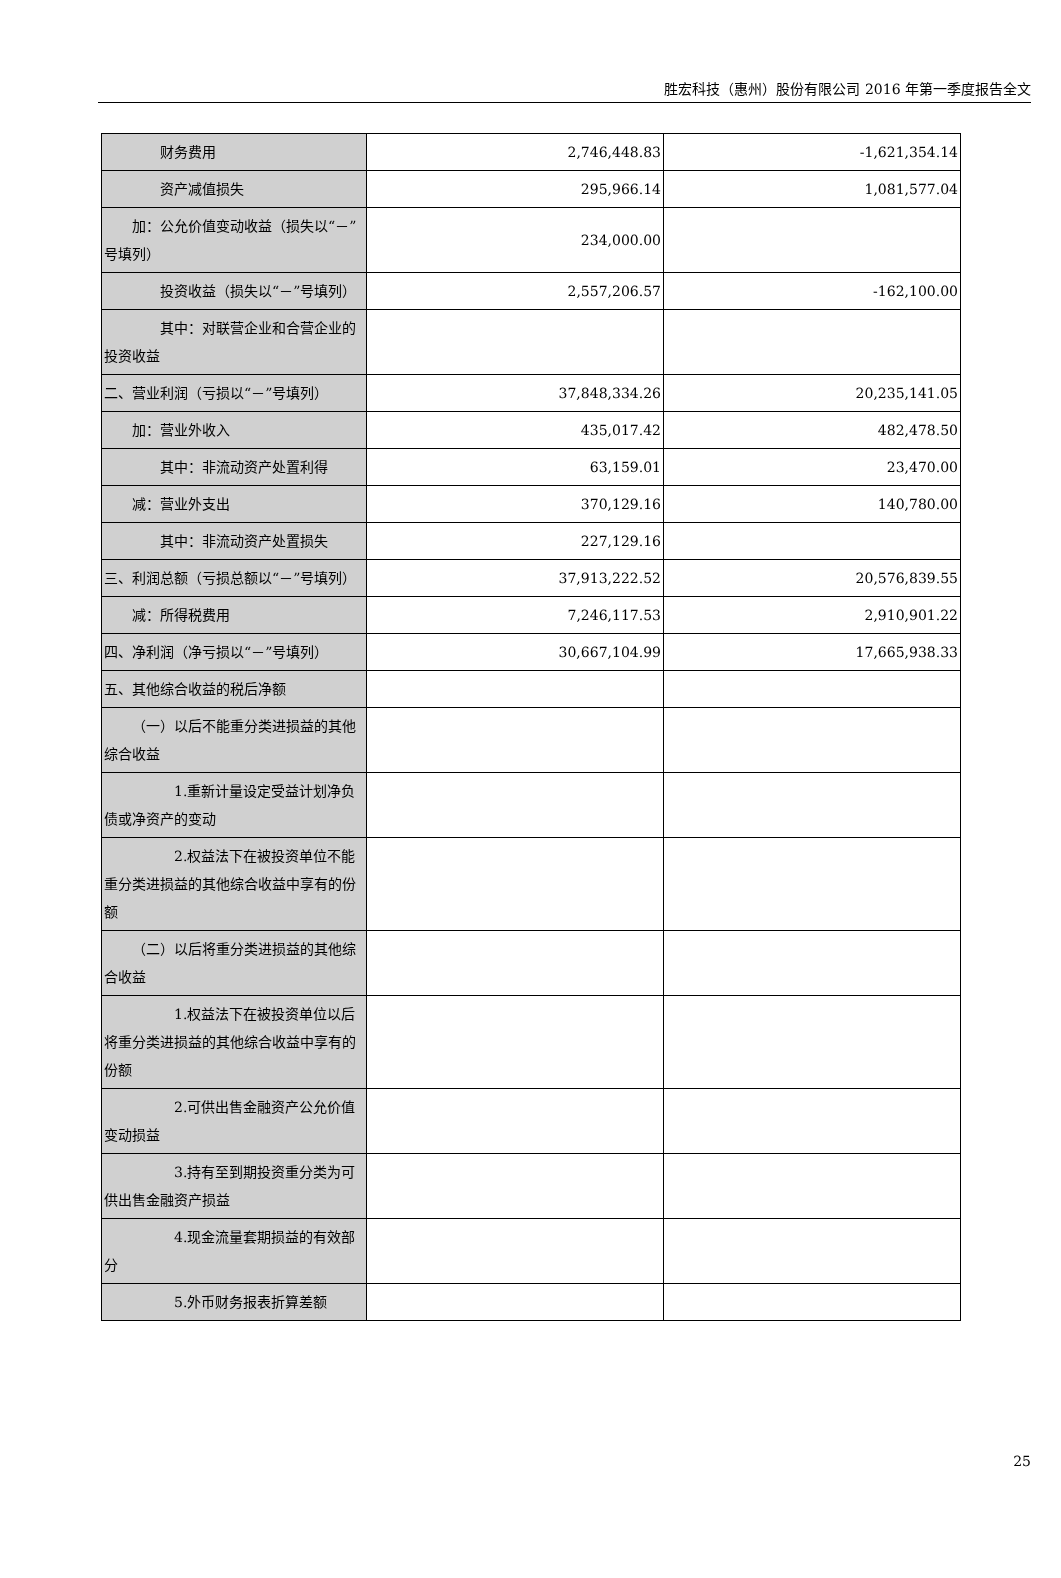胜宏科技（惠州）股份有限公司 2016 年第一季度报告全文
| 财务费用 | 2,746,448.83 | -1,621,354.14 |
| 资产减值损失 | 295,966.14 | 1,081,577.04 |
| 加：公允价值变动收益（损失以“－”号填列） | 234,000.00 | |
| 投资收益（损失以“－”号填列） | 2,557,206.57 | -162,100.00 |
| 其中：对联营企业和合营企业的投资收益 | | |
| 二、营业利润（亏损以“－”号填列） | 37,848,334.26 | 20,235,141.05 |
| 加：营业外收入 | 435,017.42 | 482,478.50 |
| 其中：非流动资产处置利得 | 63,159.01 | 23,470.00 |
| 减：营业外支出 | 370,129.16 | 140,780.00 |
| 其中：非流动资产处置损失 | 227,129.16 | |
| 三、利润总额（亏损总额以“－”号填列） | 37,913,222.52 | 20,576,839.55 |
| 减：所得税费用 | 7,246,117.53 | 2,910,901.22 |
| 四、净利润（净亏损以“－”号填列） | 30,667,104.99 | 17,665,938.33 |
| 五、其他综合收益的税后净额 | | |
| （一）以后不能重分类进损益的其他综合收益 | | |
| 1.重新计量设定受益计划净负债或净资产的变动 | | |
| 2.权益法下在被投资单位不能重分类进损益的其他综合收益中享有的份额 | | |
| （二）以后将重分类进损益的其他综合收益 | | |
| 1.权益法下在被投资单位以后将重分类进损益的其他综合收益中享有的份额 | | |
| 2.可供出售金融资产公允价值变动损益 | | |
| 3.持有至到期投资重分类为可供出售金融资产损益 | | |
| 4.现金流量套期损益的有效部分 | | |
| 5.外币财务报表折算差额 | | |
25